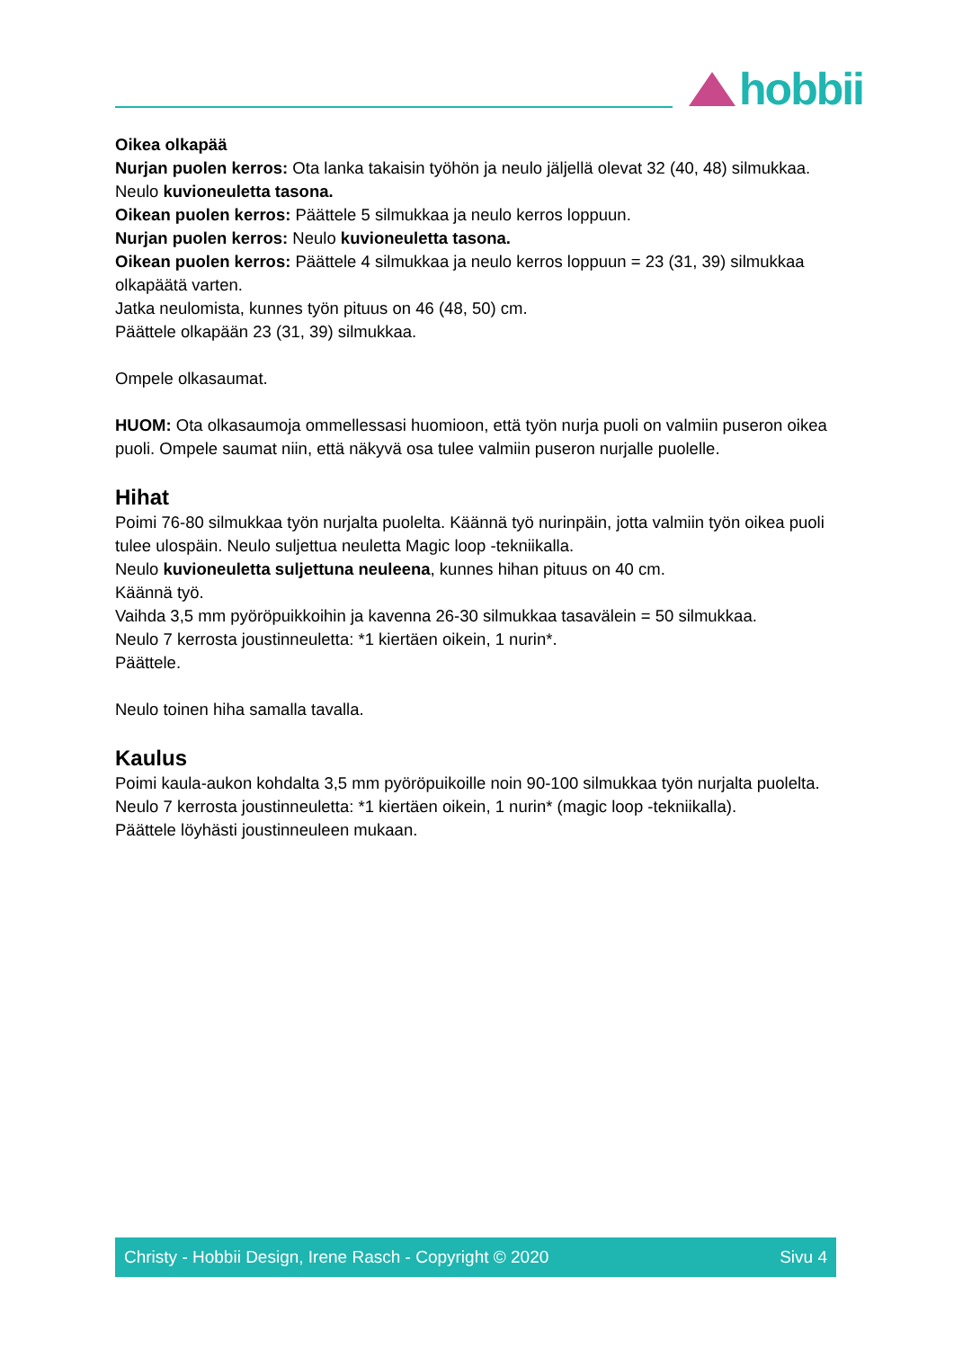hobbii
Oikea olkapää
Nurjan puolen kerros: Ota lanka takaisin työhön ja neulo jäljellä olevat 32 (40, 48) silmukkaa.
Neulo kuvioneuletta tasona.
Oikean puolen kerros: Päättele 5 silmukkaa ja neulo kerros loppuun.
Nurjan puolen kerros: Neulo kuvioneuletta tasona.
Oikean puolen kerros: Päättele 4 silmukkaa ja neulo kerros loppuun = 23 (31, 39) silmukkaa olkapäätä varten.
Jatka neulomista, kunnes työn pituus on 46 (48, 50) cm.
Päättele olkapään 23 (31, 39) silmukkaa.
Ompele olkasaumat.
HUOM: Ota olkasaumoja ommellessasi huomioon, että työn nurja puoli on valmiin puseron oikea puoli. Ompele saumat niin, että näkyvä osa tulee valmiin puseron nurjalle puolelle.
Hihat
Poimi 76-80 silmukkaa työn nurjalta puolelta. Käännä työ nurinpäin, jotta valmiin työn oikea puoli tulee ulospäin. Neulo suljettua neuletta Magic loop -tekniikalla.
Neulo kuvioneuletta suljettuna neuleena, kunnes hihan pituus on 40 cm.
Käännä työ.
Vaihda 3,5 mm pyöröpuikkoihin ja kavenna 26-30 silmukkaa tasavälein = 50 silmukkaa.
Neulo 7 kerrosta joustinneuletta: *1 kiertäen oikein, 1 nurin*.
Päättele.
Neulo toinen hiha samalla tavalla.
Kaulus
Poimi kaula-aukon kohdalta 3,5 mm pyöröpuikoille noin 90-100 silmukkaa työn nurjalta puolelta.
Neulo 7 kerrosta joustinneuletta: *1 kiertäen oikein, 1 nurin* (magic loop -tekniikalla).
Päättele löyhästi joustinneuleen mukaan.
Christy - Hobbii Design, Irene Rasch - Copyright © 2020 Sivu 4